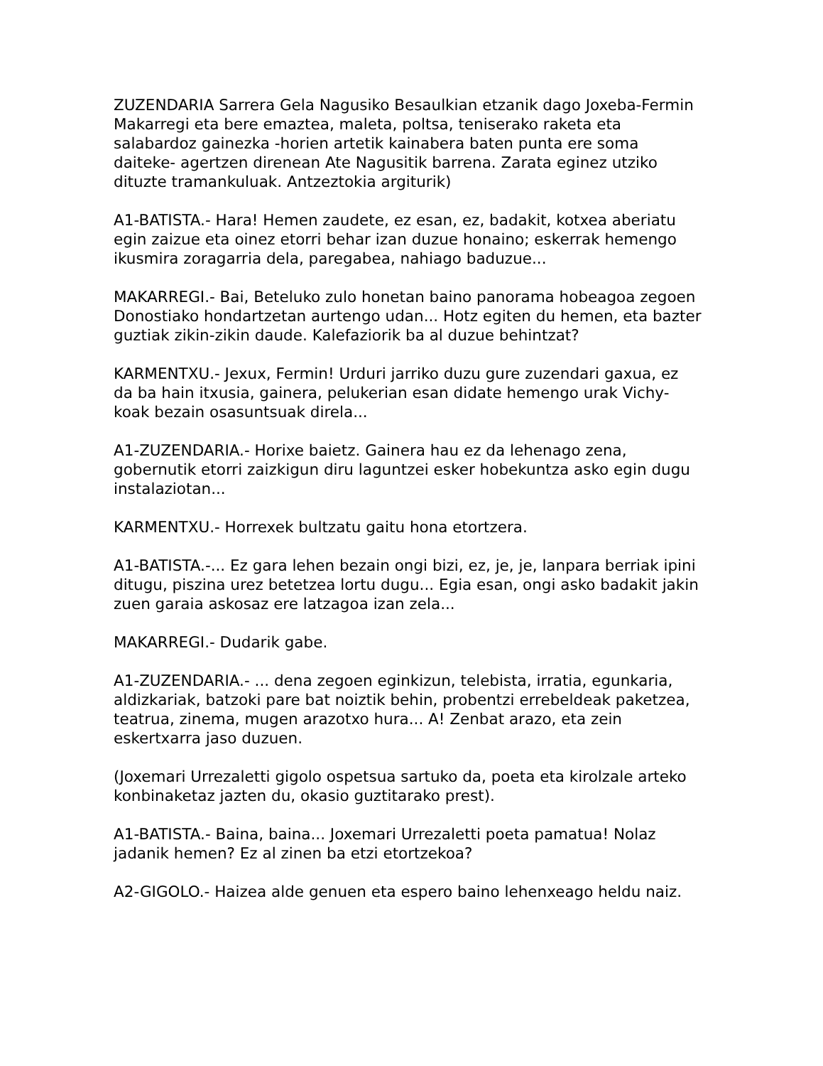ZUZENDARIA Sarrera Gela Nagusiko Besaulkian etzanik dago Joxeba-Fermin Makarregi eta bere emaztea, maleta, poltsa, teniserako raketa eta salabardoz gainezka -horien artetik kainabera baten punta ere soma daiteke- agertzen direnean Ate Nagusitik barrena. Zarata eginez utziko dituzte tramankuluak. Antzeztokia argiturik)
A1-BATISTA.- Hara! Hemen zaudete, ez esan, ez, badakit, kotxea aberiatu egin zaizue eta oinez etorri behar izan duzue honaino; eskerrak hemengo ikusmira zoragarria dela, paregabea, nahiago baduzue...
MAKARREGI.- Bai, Beteluko zulo honetan baino panorama hobeagoa zegoen Donostiako hondartzetan aurtengo udan... Hotz egiten du hemen, eta bazter guztiak zikin-zikin daude. Kalefaziorik ba al duzue behintzat?
KARMENTXU.- Jexux, Fermin! Urduri jarriko duzu gure zuzendari gaxua, ez da ba hain itxusia, gainera, pelukerian esan didate hemengo urak Vichy-koak bezain osasuntsuak direla...
A1-ZUZENDARIA.- Horixe baietz. Gainera hau ez da lehenago zena, gobernutik etorri zaizkigun diru laguntzei esker hobekuntza asko egin dugu instalaziotan...
KARMENTXU.- Horrexek bultzatu gaitu hona etortzera.
A1-BATISTA.-... Ez gara lehen bezain ongi bizi, ez, je, je, lanpara berriak ipini ditugu, piszina urez betetzea lortu dugu... Egia esan, ongi asko badakit jakin zuen garaia askosaz ere latzagoa izan zela...
MAKARREGI.- Dudarik gabe.
A1-ZUZENDARIA.- ... dena zegoen eginkizun, telebista, irratia, egunkaria, aldizkariak, batzoki pare bat noiztik behin, probentzi errebeldeak paketzea, teatrua, zinema, mugen arazotxo hura... A! Zenbat arazo, eta zein eskertxarra jaso duzuen.
(Joxemari Urrezaletti gigolo ospetsua sartuko da, poeta eta kirolzale arteko konbinaketaz jazten du, okasio guztitarako prest).
A1-BATISTA.- Baina, baina... Joxemari Urrezaletti poeta pamatua! Nolaz jadanik hemen? Ez al zinen ba etzi etortzekoa?
A2-GIGOLO.- Haizea alde genuen eta espero baino lehenxeago heldu naiz.